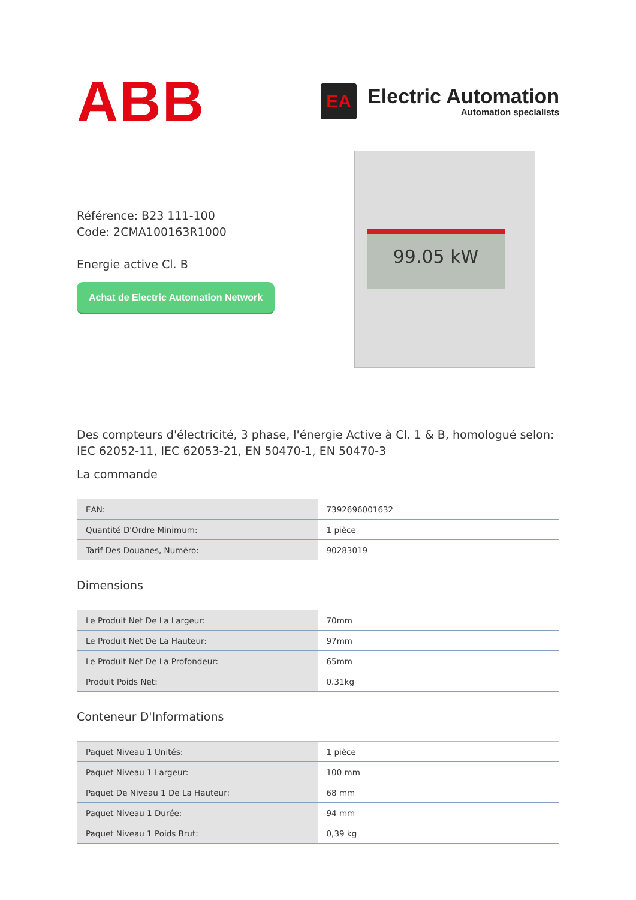ABB
EA
Electric Automation
Automation specialists
Référence: B23 111-100
Code: 2CMA100163R1000
Energie active Cl. B
Achat de Electric Automation Network
99.05 kW
Des compteurs d'électricité, 3 phase, l'énergie Active à Cl. 1 & B, homologué selon: IEC 62052-11, IEC 62053-21, EN 50470-1, EN 50470-3
La commande
| EAN: | 7392696001632 |
| Quantité D'Ordre Minimum: | 1 pièce |
| Tarif Des Douanes, Numéro: | 90283019 |
Dimensions
| Le Produit Net De La Largeur: | 70mm |
| Le Produit Net De La Hauteur: | 97mm |
| Le Produit Net De La Profondeur: | 65mm |
| Produit Poids Net: | 0.31kg |
Conteneur D'Informations
| Paquet Niveau 1 Unités: | 1 pièce |
| Paquet Niveau 1 Largeur: | 100 mm |
| Paquet De Niveau 1 De La Hauteur: | 68 mm |
| Paquet Niveau 1 Durée: | 94 mm |
| Paquet Niveau 1 Poids Brut: | 0,39 kg |